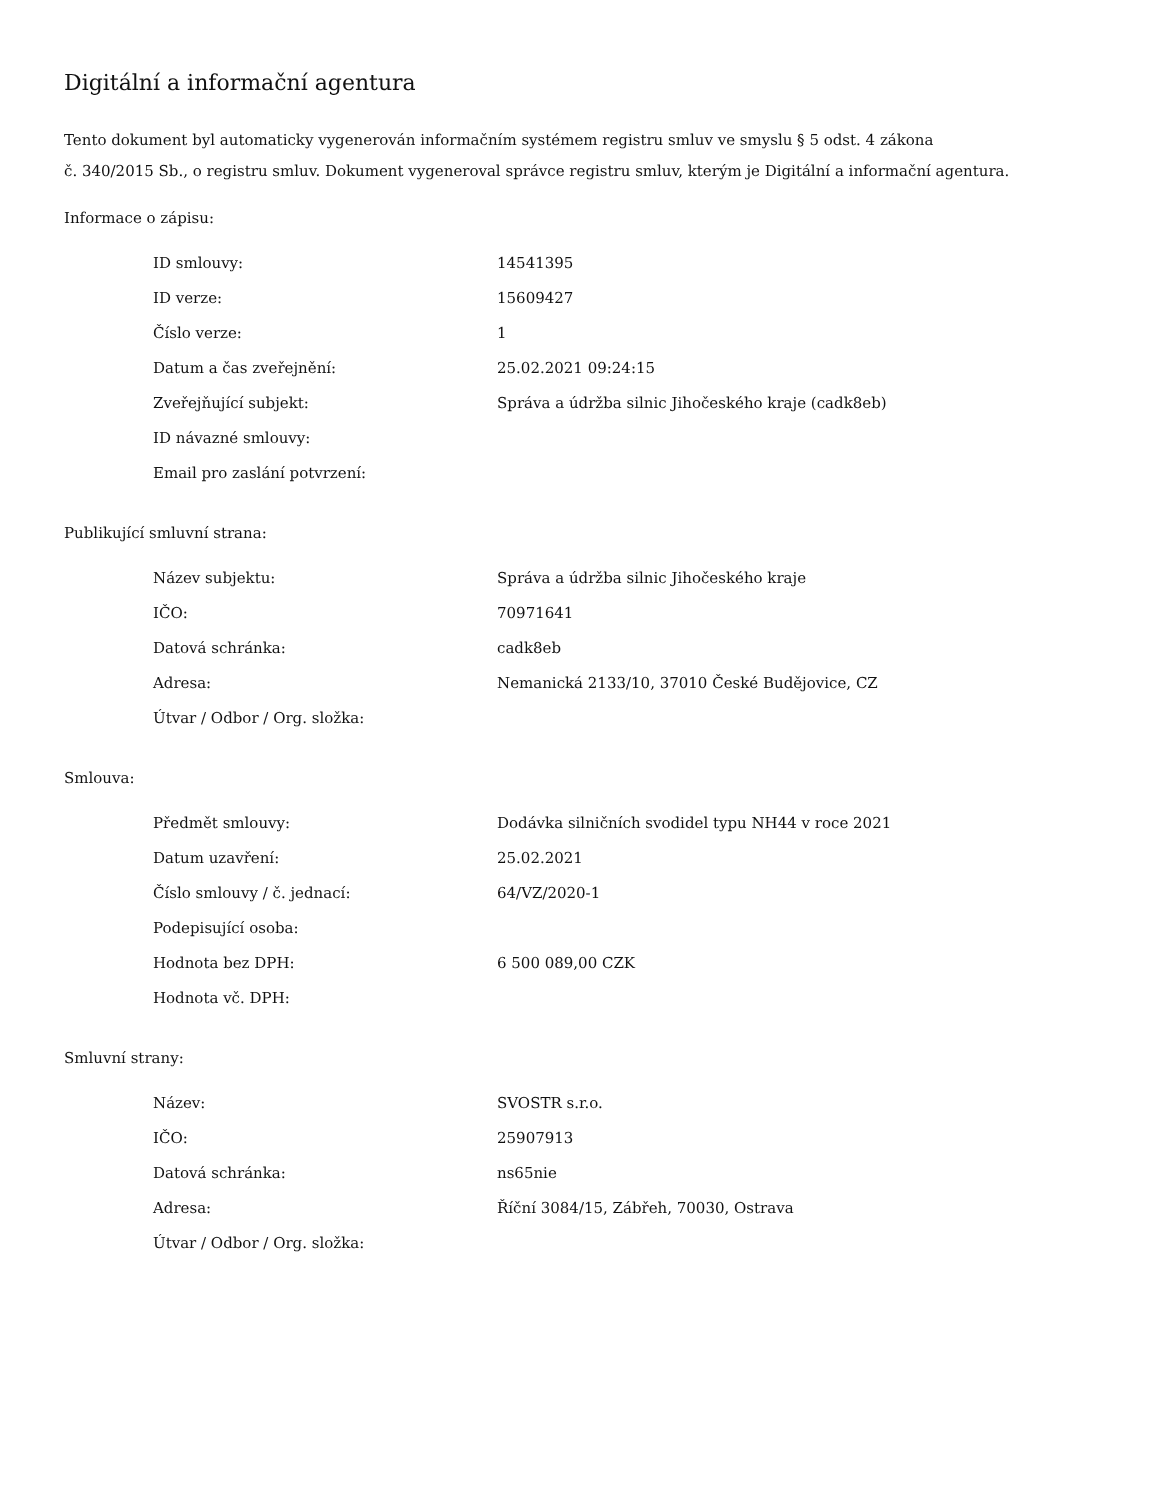Digitální a informační agentura
Tento dokument byl automaticky vygenerován informačním systémem registru smluv ve smyslu § 5 odst. 4 zákona
č. 340/2015 Sb., o registru smluv. Dokument vygeneroval správce registru smluv, kterým je Digitální a informační agentura.
Informace o zápisu:
| ID smlouvy: | 14541395 |
| ID verze: | 15609427 |
| Číslo verze: | 1 |
| Datum a čas zveřejnění: | 25.02.2021 09:24:15 |
| Zveřejňující subjekt: | Správa a údržba silnic Jihočeského kraje (cadk8eb) |
| ID návazné smlouvy: | |
| Email pro zaslání potvrzení: | |
Publikující smluvní strana:
| Název subjektu: | Správa a údržba silnic Jihočeského kraje |
| IČO: | 70971641 |
| Datová schránka: | cadk8eb |
| Adresa: | Nemanická 2133/10, 37010 České Budějovice, CZ |
| Útvar / Odbor / Org. složka: | |
Smlouva:
| Předmět smlouvy: | Dodávka silničních svodidel typu NH44 v roce 2021 |
| Datum uzavření: | 25.02.2021 |
| Číslo smlouvy / č. jednací: | 64/VZ/2020-1 |
| Podepisující osoba: | |
| Hodnota bez DPH: | 6 500 089,00 CZK |
| Hodnota vč. DPH: | |
Smluvní strany:
| Název: | SVOSTR s.r.o. |
| IČO: | 25907913 |
| Datová schránka: | ns65nie |
| Adresa: | Říční 3084/15, Zábřeh, 70030, Ostrava |
| Útvar / Odbor / Org. složka: | |